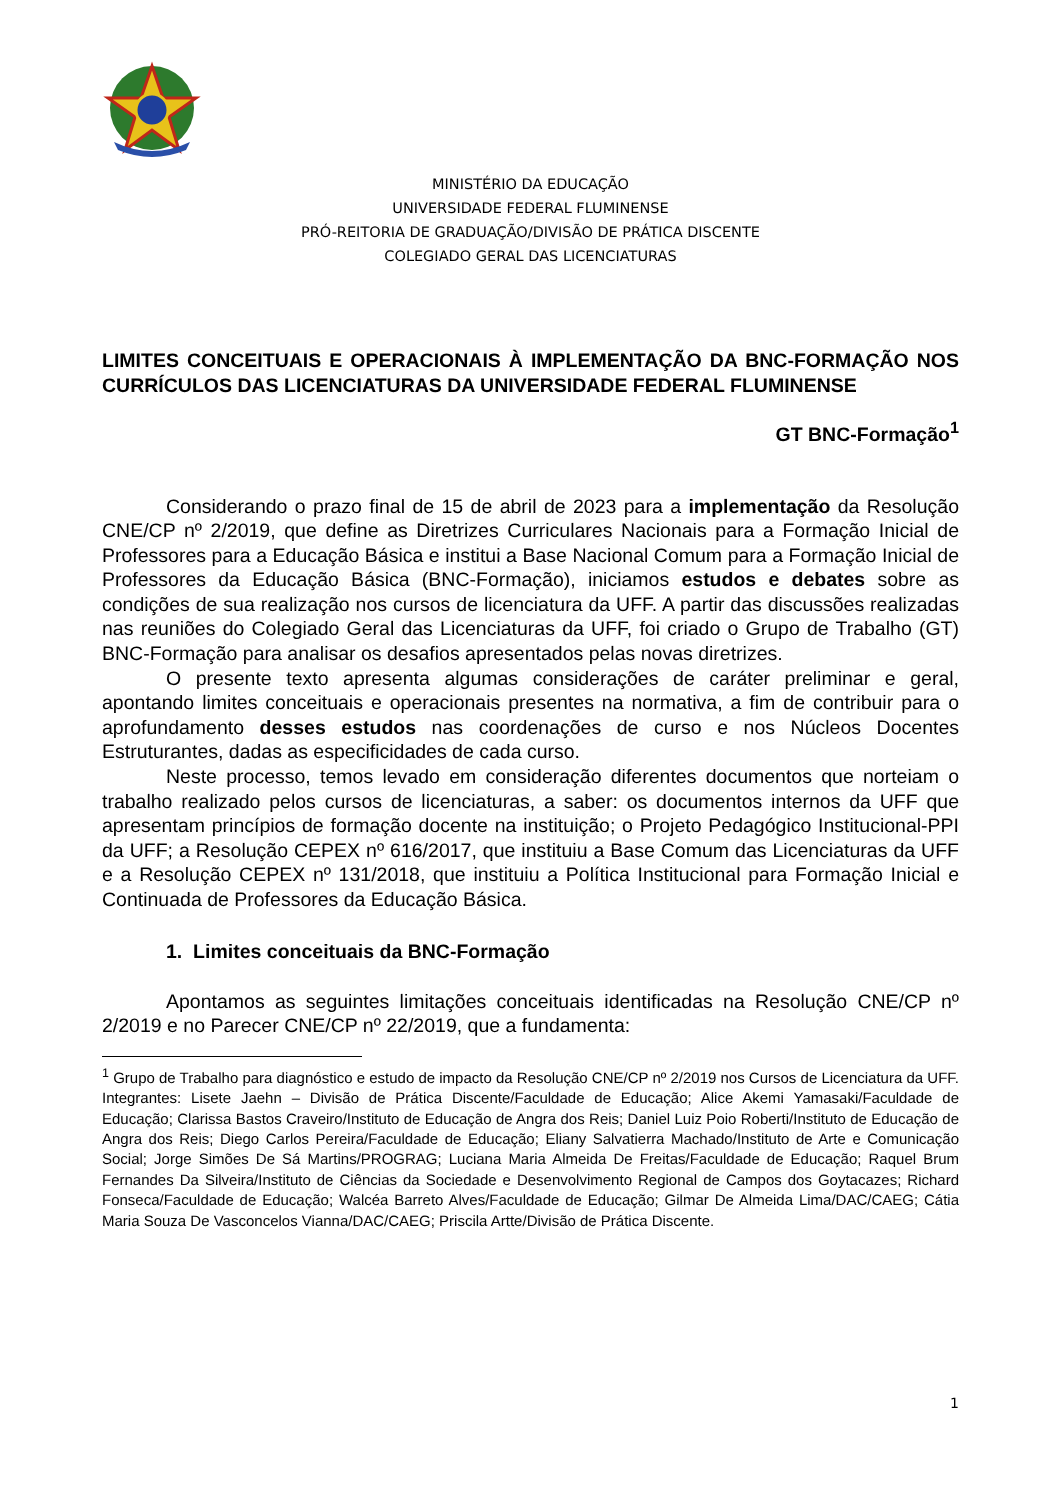MINISTÉRIO DA EDUCAÇÃO
UNIVERSIDADE FEDERAL FLUMINENSE
PRÓ-REITORIA DE GRADUAÇÃO/DIVISÃO DE PRÁTICA DISCENTE
COLEGIADO GERAL DAS LICENCIATURAS
LIMITES CONCEITUAIS E OPERACIONAIS À IMPLEMENTAÇÃO DA BNC-FORMAÇÃO NOS CURRÍCULOS DAS LICENCIATURAS DA UNIVERSIDADE FEDERAL FLUMINENSE
GT BNC-Formação<sup>1</sup>
Considerando o prazo final de 15 de abril de 2023 para a implementação da Resolução CNE/CP nº 2/2019, que define as Diretrizes Curriculares Nacionais para a Formação Inicial de Professores para a Educação Básica e institui a Base Nacional Comum para a Formação Inicial de Professores da Educação Básica (BNC-Formação), iniciamos estudos e debates sobre as condições de sua realização nos cursos de licenciatura da UFF. A partir das discussões realizadas nas reuniões do Colegiado Geral das Licenciaturas da UFF, foi criado o Grupo de Trabalho (GT) BNC-Formação para analisar os desafios apresentados pelas novas diretrizes.
O presente texto apresenta algumas considerações de caráter preliminar e geral, apontando limites conceituais e operacionais presentes na normativa, a fim de contribuir para o aprofundamento desses estudos nas coordenações de curso e nos Núcleos Docentes Estruturantes, dadas as especificidades de cada curso.
Neste processo, temos levado em consideração diferentes documentos que norteiam o trabalho realizado pelos cursos de licenciaturas, a saber: os documentos internos da UFF que apresentam princípios de formação docente na instituição; o Projeto Pedagógico Institucional-PPI da UFF; a Resolução CEPEX nº 616/2017, que instituiu a Base Comum das Licenciaturas da UFF e a Resolução CEPEX nº 131/2018, que instituiu a Política Institucional para Formação Inicial e Continuada de Professores da Educação Básica.
1. Limites conceituais da BNC-Formação
Apontamos as seguintes limitações conceituais identificadas na Resolução CNE/CP nº 2/2019 e no Parecer CNE/CP nº 22/2019, que a fundamenta:
<sup>1</sup> Grupo de Trabalho para diagnóstico e estudo de impacto da Resolução CNE/CP nº 2/2019 nos Cursos de Licenciatura da UFF. Integrantes: Lisete Jaehn – Divisão de Prática Discente/Faculdade de Educação; Alice Akemi Yamasaki/Faculdade de Educação; Clarissa Bastos Craveiro/Instituto de Educação de Angra dos Reis; Daniel Luiz Poio Roberti/Instituto de Educação de Angra dos Reis; Diego Carlos Pereira/Faculdade de Educação; Eliany Salvatierra Machado/Instituto de Arte e Comunicação Social; Jorge Simões De Sá Martins/PROGRAG; Luciana Maria Almeida De Freitas/Faculdade de Educação; Raquel Brum Fernandes Da Silveira/Instituto de Ciências da Sociedade e Desenvolvimento Regional de Campos dos Goytacazes; Richard Fonseca/Faculdade de Educação; Walcéa Barreto Alves/Faculdade de Educação; Gilmar De Almeida Lima/DAC/CAEG; Cátia Maria Souza De Vasconcelos Vianna/DAC/CAEG; Priscila Artte/Divisão de Prática Discente.
1